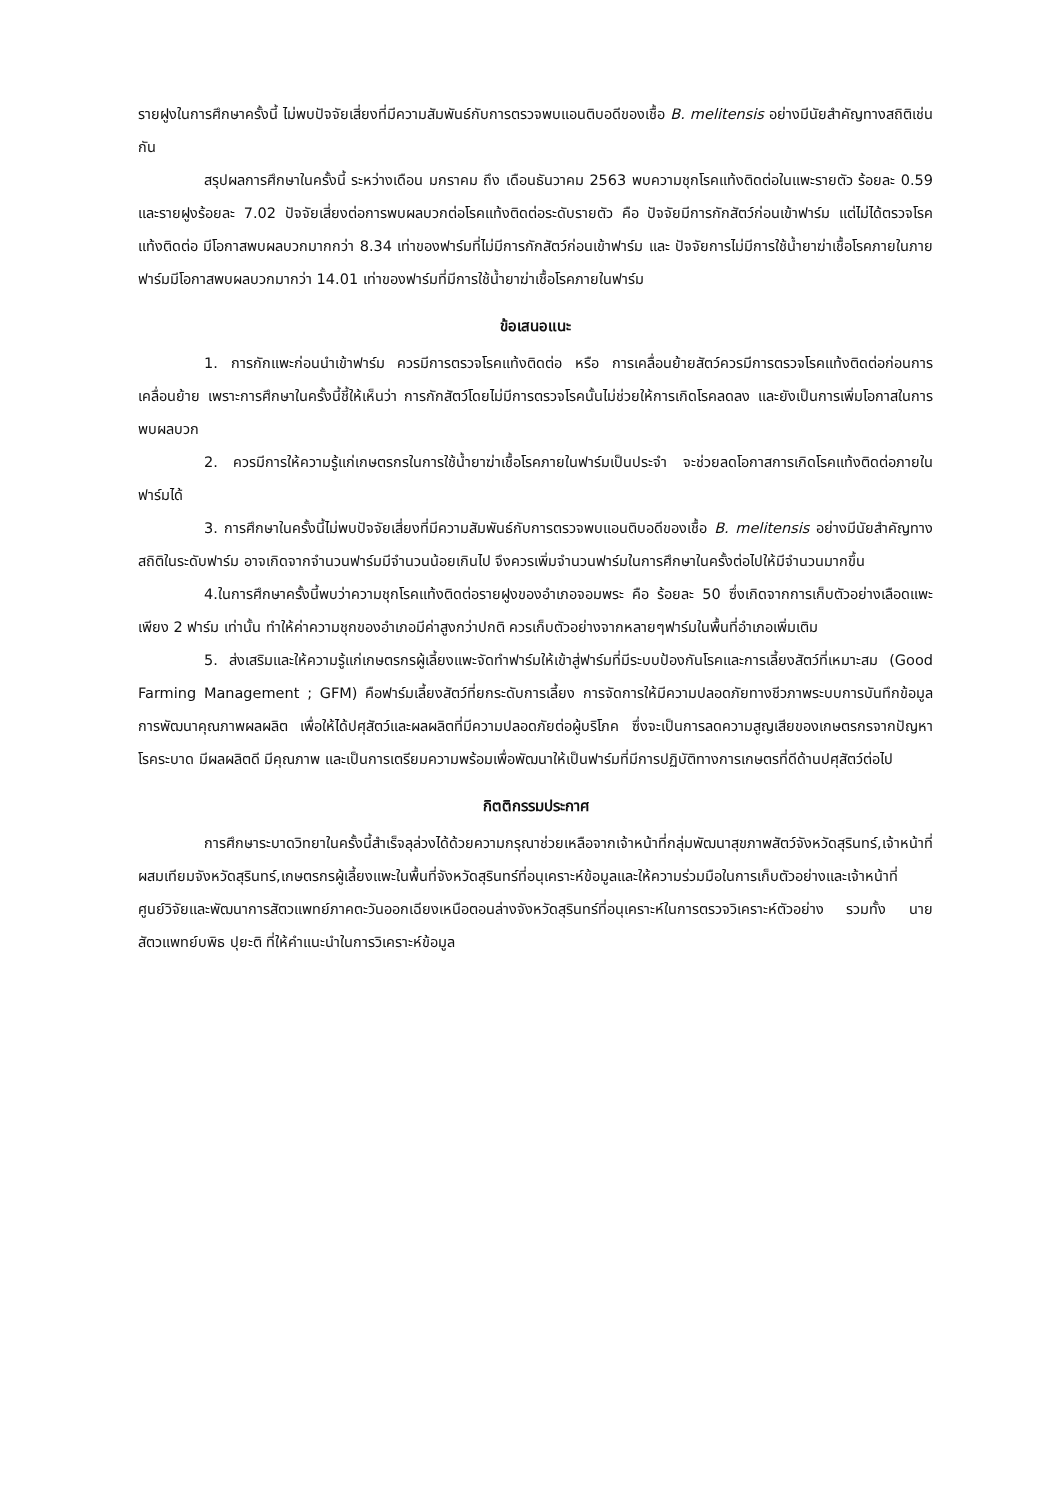รายฝูงในการศึกษาครั้งนี้ ไม่พบปัจจัยเสี่ยงที่มีความสัมพันธ์กับการตรวจพบแอนติบอดีของเชื้อ B. melitensis อย่างมีนัยสำคัญทางสถิติเช่นกัน
สรุปผลการศึกษาในครั้งนี้ ระหว่างเดือน มกราคม ถึง เดือนธันวาคม 2563 พบความชุกโรคแท้งติดต่อในแพะรายตัว ร้อยละ 0.59 และรายฝูงร้อยละ 7.02 ปัจจัยเสี่ยงต่อการพบผลบวกต่อโรคแท้งติดต่อระดับรายตัว คือ ปัจจัยมีการกักสัตว์ก่อนเข้าฟาร์ม แต่ไม่ได้ตรวจโรคแท้งติดต่อ มีโอกาสพบผลบวกมากกว่า 8.34 เท่าของฟาร์มที่ไม่มีการกักสัตว์ก่อนเข้าฟาร์ม และ ปัจจัยการไม่มีการใช้น้ำยาฆ่าเชื้อโรคภายในภายฟาร์มมีโอกาสพบผลบวกมากว่า 14.01 เท่าของฟาร์มที่มีการใช้น้ำยาฆ่าเชื้อโรคภายในฟาร์ม
ข้อเสนอแนะ
1. การกักแพะก่อนนำเข้าฟาร์ม ควรมีการตรวจโรคแท้งติดต่อ หรือ การเคลื่อนย้ายสัตว์ควรมีการตรวจโรคแท้งติดต่อก่อนการเคลื่อนย้าย เพราะการศึกษาในครั้งนี้ชี้ให้เห็นว่า การกักสัตว์โดยไม่มีการตรวจโรคนั้นไม่ช่วยให้การเกิดโรคลดลง และยังเป็นการเพิ่มโอกาสในการพบผลบวก
2. ควรมีการให้ความรู้แก่เกษตรกรในการใช้น้ำยาฆ่าเชื้อโรคภายในฟาร์มเป็นประจำ จะช่วยลดโอกาสการเกิดโรคแท้งติดต่อภายในฟาร์มได้
3. การศึกษาในครั้งนี้ไม่พบปัจจัยเสี่ยงที่มีความสัมพันธ์กับการตรวจพบแอนติบอดีของเชื้อ B. melitensis อย่างมีนัยสำคัญทางสถิติในระดับฟาร์ม อาจเกิดจากจำนวนฟาร์มมีจำนวนน้อยเกินไป จึงควรเพิ่มจำนวนฟาร์มในการศึกษาในครั้งต่อไปให้มีจำนวนมากขึ้น
4.ในการศึกษาครั้งนี้พบว่าความชุกโรคแท้งติดต่อรายฝูงของอำเภอจอมพระ คือ ร้อยละ 50 ซึ่งเกิดจากการเก็บตัวอย่างเลือดแพะเพียง 2 ฟาร์ม เท่านั้น ทำให้ค่าความชุกของอำเภอมีค่าสูงกว่าปกติ ควรเก็บตัวอย่างจากหลายๆฟาร์มในพื้นที่อำเภอเพิ่มเติม
5. ส่งเสริมและให้ความรู้แก่เกษตรกรผู้เลี้ยงแพะจัดทำฟาร์มให้เข้าสู่ฟาร์มที่มีระบบป้องกันโรคและการเลี้ยงสัตว์ที่เหมาะสม (Good Farming Management ; GFM) คือฟาร์มเลี้ยงสัตว์ที่ยกระดับการเลี้ยง การจัดการให้มีความปลอดภัยทางชีวภาพระบบการบันทึกข้อมูล การพัฒนาคุณภาพผลผลิต เพื่อให้ได้ปศุสัตว์และผลผลิตที่มีความปลอดภัยต่อผู้บริโภค ซึ่งจะเป็นการลดความสูญเสียของเกษตรกรจากปัญหาโรคระบาด มีผลผลิตดี มีคุณภาพ และเป็นการเตรียมความพร้อมเพื่อพัฒนาให้เป็นฟาร์มที่มีการปฏิบัติทางการเกษตรที่ดีด้านปศุสัตว์ต่อไป
กิตติกรรมประกาศ
การศึกษาระบาดวิทยาในครั้งนี้สำเร็จลุล่วงได้ด้วยความกรุณาช่วยเหลือจากเจ้าหน้าที่กลุ่มพัฒนาสุขภาพสัตว์จังหวัดสุรินทร์,เจ้าหน้าที่ผสมเทียมจังหวัดสุรินทร์,เกษตรกรผู้เลี้ยงแพะในพื้นที่จังหวัดสุรินทร์ที่อนุเคราะห์ข้อมูลและให้ความร่วมมือในการเก็บตัวอย่างและเจ้าหน้าที่ศูนย์วิจัยและพัฒนาการสัตวแพทย์ภาคตะวันออกเฉียงเหนือตอนล่างจังหวัดสุรินทร์ที่อนุเคราะห์ในการตรวจวิเคราะห์ตัวอย่าง รวมทั้ง นายสัตวแพทย์บพิธ ปุยะติ ที่ให้คำแนะนำในการวิเคราะห์ข้อมูล